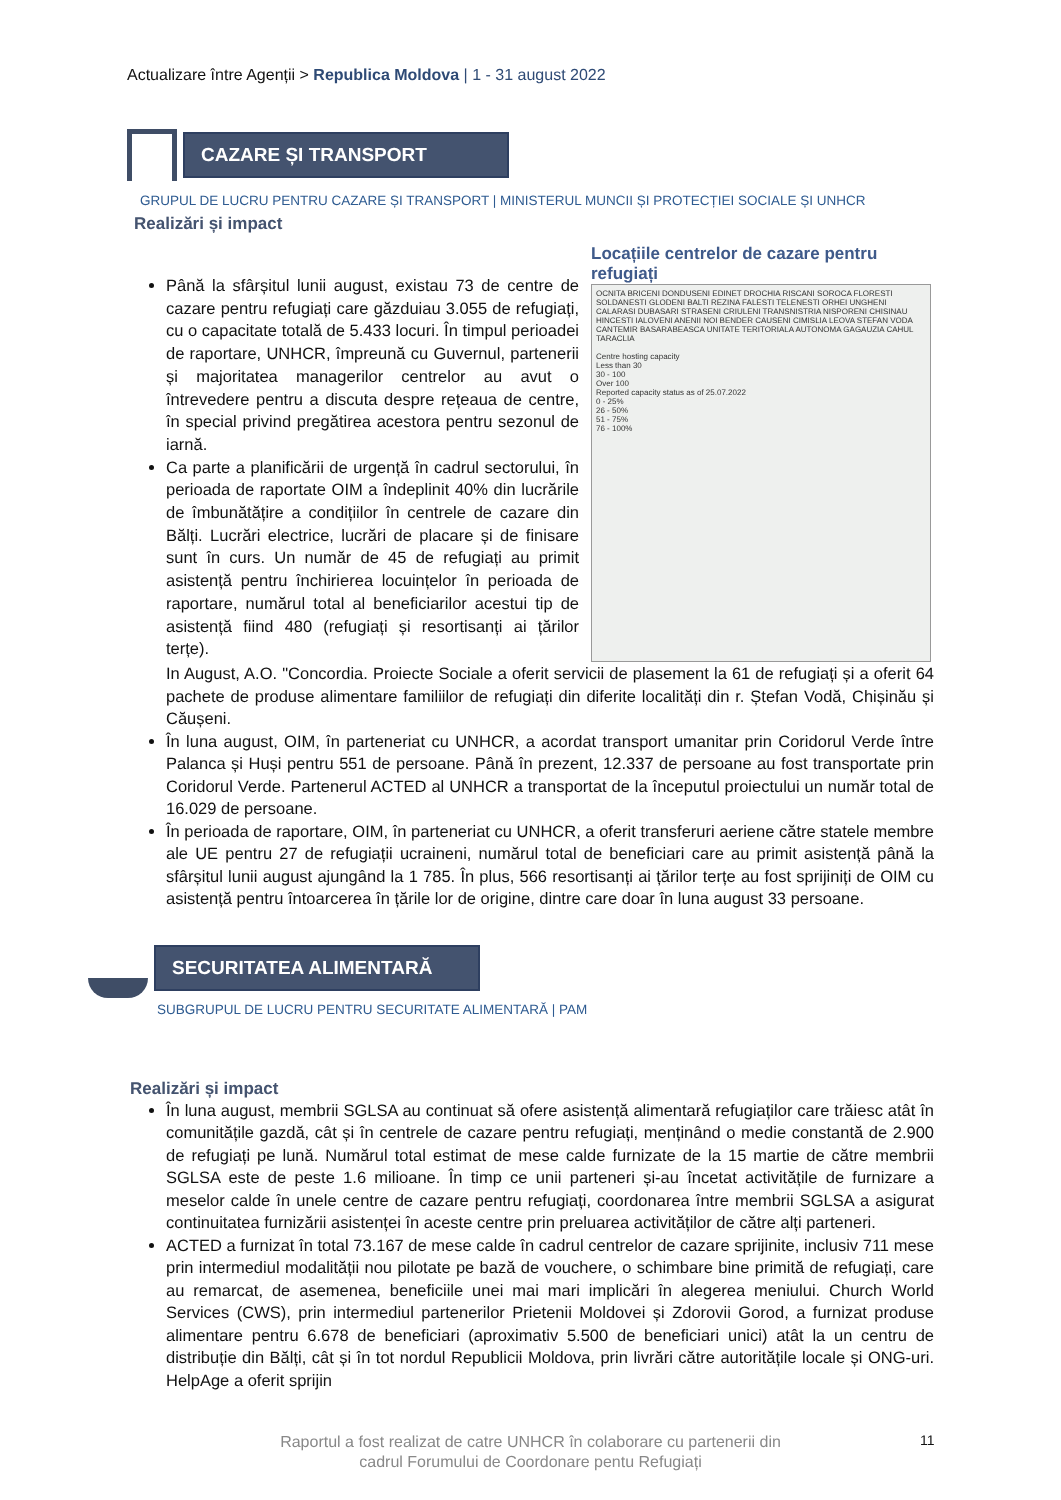Actualizare între Agenții > Republica Moldova | 1 - 31 august 2022
CAZARE ȘI TRANSPORT
GRUPUL DE LUCRU PENTRU CAZARE ȘI TRANSPORT | MINISTERUL MUNCII ȘI PROTECȚIEI SOCIALE ȘI UNHCR
Realizări și impact
Până la sfârșitul lunii august, existau 73 de centre de cazare pentru refugiați care găzduiau 3.055 de refugiați, cu o capacitate totală de 5.433 locuri. În timpul perioadei de raportare, UNHCR, împreună cu Guvernul, partenerii și majoritatea managerilor centrelor au avut o întrevedere pentru a discuta despre rețeaua de centre, în special privind pregătirea acestora pentru sezonul de iarnă.
Ca parte a planificării de urgență în cadrul sectorului, în perioada de raportate OIM a îndeplinit 40% din lucrările de îmbunătățire a condițiilor în centrele de cazare din Bălți. Lucrări electrice, lucrări de placare și de finisare sunt în curs. Un număr de 45 de refugiați au primit asistență pentru închirierea locuințelor în perioada de raportare, numărul total al beneficiarilor acestui tip de asistență fiind 480 (refugiați și resortisanți ai țărilor terțe).
Locațiile centrelor de cazare pentru refugiați
OCNITA BRICENI DONDUSENI EDINET DROCHIA RISCANI SOROCA FLORESTI SOLDANESTI GLODENI BALTI REZINA FALESTI TELENESTI ORHEI UNGHENI CALARASI DUBASARI STRASENI CRIULENI TRANSNISTRIA NISPORENI CHISINAU HINCESTI IALOVENI ANENII NOI BENDER CAUSENI CIMISLIA LEOVA STEFAN VODA CANTEMIR BASARABEASCA UNITATE TERITORIALA AUTONOMA GAGAUZIA CAHUL TARACLIA
Centre hosting capacity
Less than 30
30 - 100
Over 100
Reported capacity status as of 25.07.2022
0 - 25%
26 - 50%
51 - 75%
76 - 100%
In August, A.O. "Concordia. Proiecte Sociale a oferit servicii de plasement la 61 de refugiați și a oferit 64 pachete de produse alimentare familiilor de refugiați din diferite localități din r. Ștefan Vodă, Chișinău și Căușeni.
În luna august, OIM, în parteneriat cu UNHCR, a acordat transport umanitar prin Coridorul Verde între Palanca și Huși pentru 551 de persoane. Până în prezent, 12.337 de persoane au fost transportate prin Coridorul Verde. Partenerul ACTED al UNHCR a transportat de la începutul proiectului un număr total de 16.029 de persoane.
În perioada de raportare, OIM, în parteneriat cu UNHCR, a oferit transferuri aeriene către statele membre ale UE pentru 27 de refugiații ucraineni, numărul total de beneficiari care au primit asistență până la sfârșitul lunii august ajungând la 1 785. În plus, 566 resortisanți ai țărilor terțe au fost sprijiniți de OIM cu asistență pentru întoarcerea în țările lor de origine, dintre care doar în luna august 33 persoane.
SECURITATEA ALIMENTARĂ
SUBGRUPUL DE LUCRU PENTRU SECURITATE ALIMENTARĂ | PAM
Realizări și impact
În luna august, membrii SGLSA au continuat să ofere asistență alimentară refugiaților care trăiesc atât în comunitățile gazdă, cât și în centrele de cazare pentru refugiați, menținând o medie constantă de 2.900 de refugiați pe lună. Numărul total estimat de mese calde furnizate de la 15 martie de către membrii SGLSA este de peste 1.6 milioane. În timp ce unii parteneri și-au încetat activitățile de furnizare a meselor calde în unele centre de cazare pentru refugiați, coordonarea între membrii SGLSA a asigurat continuitatea furnizării asistenței în aceste centre prin preluarea activităților de către alți parteneri.
ACTED a furnizat în total 73.167 de mese calde în cadrul centrelor de cazare sprijinite, inclusiv 711 mese prin intermediul modalității nou pilotate pe bază de vouchere, o schimbare bine primită de refugiați, care au remarcat, de asemenea, beneficiile unei mai mari implicări în alegerea meniului. Church World Services (CWS), prin intermediul partenerilor Prietenii Moldovei și Zdorovii Gorod, a furnizat produse alimentare pentru 6.678 de beneficiari (aproximativ 5.500 de beneficiari unici) atât la un centru de distribuție din Bălți, cât și în tot nordul Republicii Moldova, prin livrări către autoritățile locale și ONG-uri. HelpAge a oferit sprijin
Raportul a fost realizat de catre UNHCR în colaborare cu partenerii din
cadrul Forumului de Coordonare pentu Refugiați
11